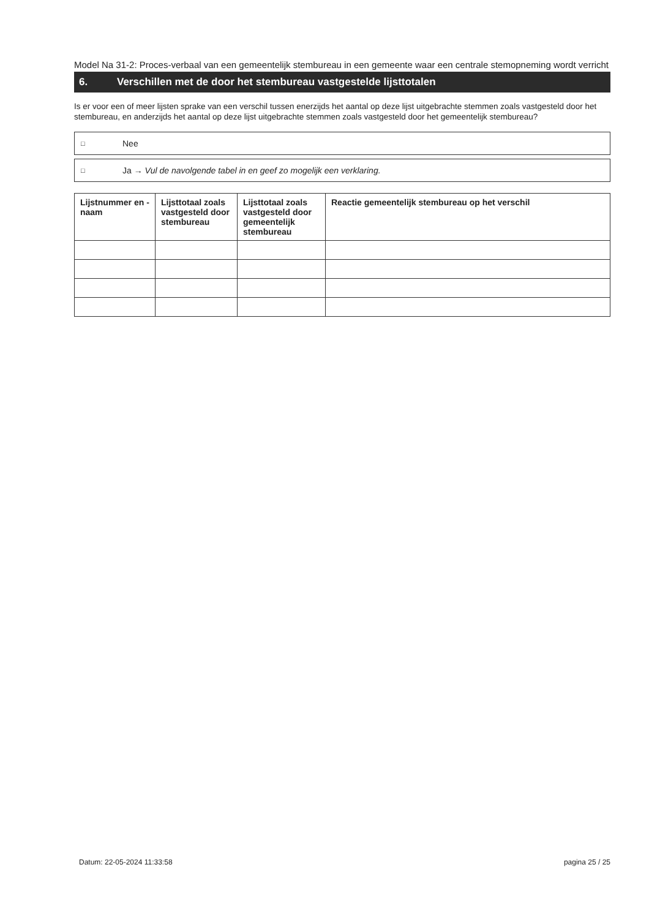Model Na 31-2: Proces-verbaal van een gemeentelijk stembureau in een gemeente waar een centrale stemopneming wordt verricht
6. Verschillen met de door het stembureau vastgestelde lijsttotalen
Is er voor een of meer lijsten sprake van een verschil tussen enerzijds het aantal op deze lijst uitgebrachte stemmen zoals vastgesteld door het stembureau, en anderzijds het aantal op deze lijst uitgebrachte stemmen zoals vastgesteld door het gemeentelijk stembureau?
□ Nee
□ Ja → Vul de navolgende tabel in en geef zo mogelijk een verklaring.
| Lijstnummer en -naam | Lijsttotaal zoals vastgesteld door stembureau | Lijsttotaal zoals vastgesteld door gemeentelijk stembureau | Reactie gemeentelijk stembureau op het verschil |
| --- | --- | --- | --- |
Datum: 22-05-2024 11:33:58 pagina 25 / 25